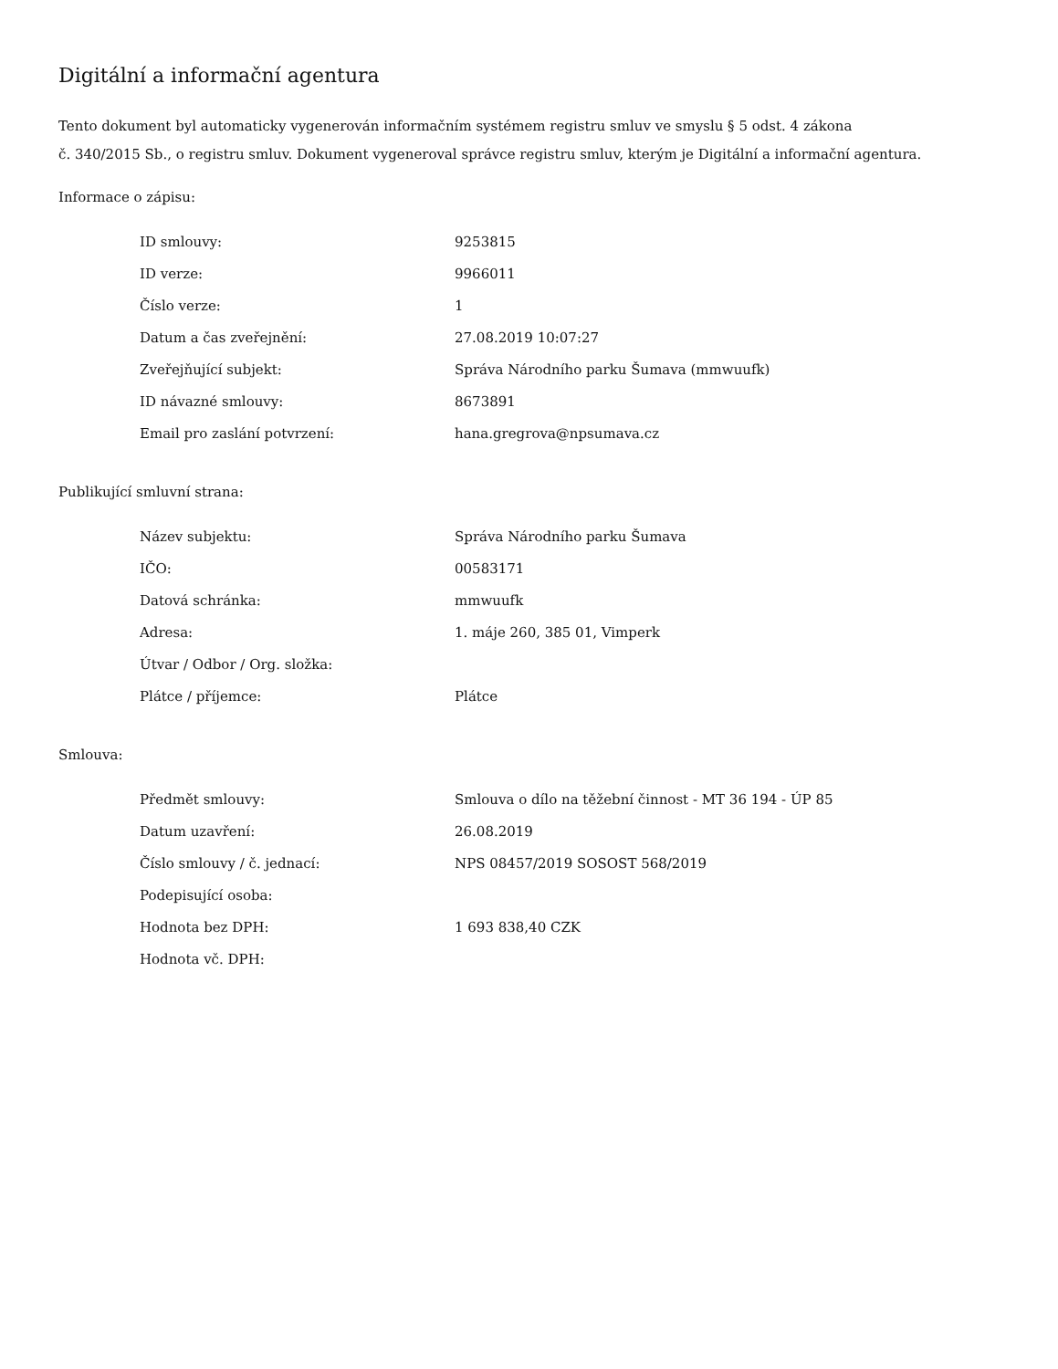Digitální a informační agentura
Tento dokument byl automaticky vygenerován informačním systémem registru smluv ve smyslu § 5 odst. 4 zákona
č. 340/2015 Sb., o registru smluv. Dokument vygeneroval správce registru smluv, kterým je Digitální a informační agentura.
Informace o zápisu:
| ID smlouvy: | 9253815 |
| ID verze: | 9966011 |
| Číslo verze: | 1 |
| Datum a čas zveřejnění: | 27.08.2019 10:07:27 |
| Zveřejňující subjekt: | Správa Národního parku Šumava (mmwuufk) |
| ID návazné smlouvy: | 8673891 |
| Email pro zaslání potvrzení: | hana.gregrova@npsumava.cz |
Publikující smluvní strana:
| Název subjektu: | Správa Národního parku Šumava |
| IČO: | 00583171 |
| Datová schránka: | mmwuufk |
| Adresa: | 1. máje 260, 385 01, Vimperk |
| Útvar / Odbor / Org. složka: | |
| Plátce / příjemce: | Plátce |
Smlouva:
| Předmět smlouvy: | Smlouva o dílo na těžební činnost - MT 36 194 - ÚP 85 |
| Datum uzavření: | 26.08.2019 |
| Číslo smlouvy / č. jednací: | NPS 08457/2019 SOSOST 568/2019 |
| Podepisující osoba: | |
| Hodnota bez DPH: | 1 693 838,40 CZK |
| Hodnota vč. DPH: | |